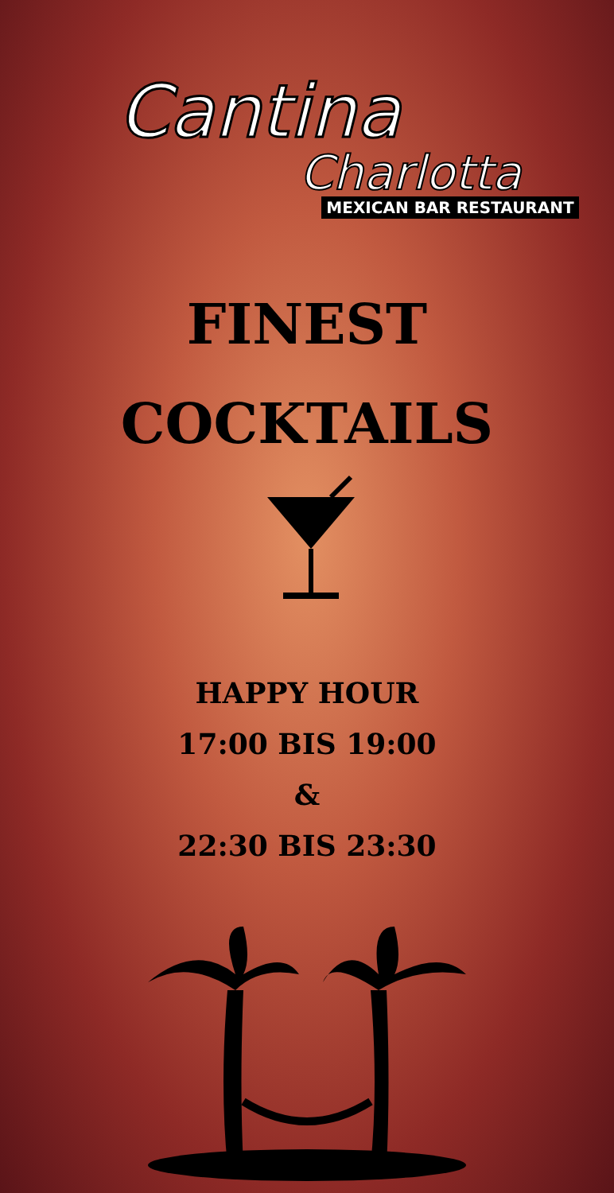Cantina
Charlotta
MEXICAN BAR RESTAURANT
FINEST
COCKTAILS
HAPPY HOUR
17:00 BIS 19:00
&
22:30 BIS 23:30